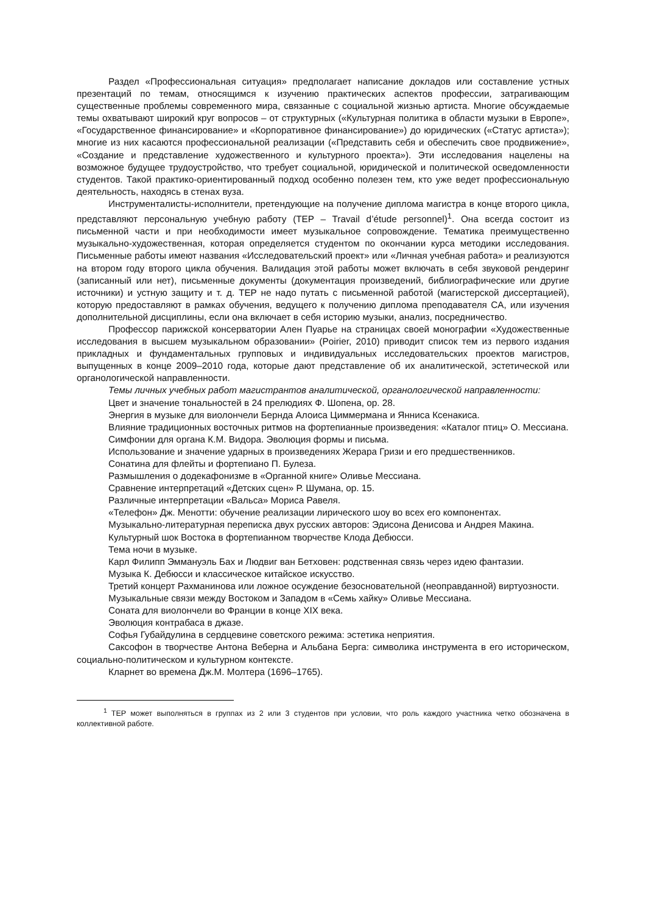Раздел «Профессиональная ситуация» предполагает написание докладов или составление устных презентаций по темам, относящимся к изучению практических аспектов профессии, затрагивающим существенные проблемы современного мира, связанные с социальной жизнью артиста. Многие обсуждаемые темы охватывают широкий круг вопросов – от структурных («Культурная политика в области музыки в Европе», «Государственное финансирование» и «Корпоративное финансирование») до юридических («Статус артиста»); многие из них касаются профессиональной реализации («Представить себя и обеспечить свое продвижение», «Создание и представление художественного и культурного проекта»). Эти исследования нацелены на возможное будущее трудоустройство, что требует социальной, юридической и политической осведомленности студентов. Такой практико-ориентированный подход особенно полезен тем, кто уже ведет профессиональную деятельность, находясь в стенах вуза.
Инструменталисты-исполнители, претендующие на получение диплома магистра в конце второго цикла, представляют персональную учебную работу (TEP – Travail d’étude personnel)<sup>1</sup>. Она всегда состоит из письменной части и при необходимости имеет музыкальное сопровождение. Тематика преимущественно музыкально-художественная, которая определяется студентом по окончании курса методики исследования. Письменные работы имеют названия «Исследовательский проект» или «Личная учебная работа» и реализуются на втором году второго цикла обучения. Валидация этой работы может включать в себя звуковой рендеринг (записанный или нет), письменные документы (документация произведений, библиографические или другие источники) и устную защиту и т. д. TEP не надо путать с письменной работой (магистерской диссертацией), которую предоставляют в рамках обучения, ведущего к получению диплома преподавателя CA, или изучения дополнительной дисциплины, если она включает в себя историю музыки, анализ, посредничество.
Профессор парижской консерватории Ален Пуарье на страницах своей монографии «Художественные исследования в высшем музыкальном образовании» (Poirier, 2010) приводит список тем из первого издания прикладных и фундаментальных групповых и индивидуальных исследовательских проектов магистров, выпущенных в конце 2009–2010 года, которые дают представление об их аналитической, эстетической или органологической направленности.
Темы личных учебных работ магистрантов аналитической, органологической направленности:
Цвет и значение тональностей в 24 прелюдиях Ф. Шопена, ор. 28.
Энергия в музыке для виолончели Бернда Алоиса Циммермана и Янниса Ксенакиса.
Влияние традиционных восточных ритмов на фортепианные произведения: «Каталог птиц» О. Мессиана.
Симфонии для органа К.М. Видора. Эволюция формы и письма.
Использование и значение ударных в произведениях Жерара Гризи и его предшественников.
Сонатина для флейты и фортепиано П. Булеза.
Размышления о додекафонизме в «Органной книге» Оливье Мессиана.
Сравнение интерпретаций «Детских сцен» Р. Шумана, ор. 15.
Различные интерпретации «Вальса» Мориса Равеля.
«Телефон» Дж. Менотти: обучение реализации лирического шоу во всех его компонентах.
Музыкально-литературная переписка двух русских авторов: Эдисона Денисова и Андрея Макина.
Культурный шок Востока в фортепианном творчестве Клода Дебюсси.
Тема ночи в музыке.
Карл Филипп Эммануэль Бах и Людвиг ван Бетховен: родственная связь через идею фантазии.
Музыка К. Дебюсси и классическое китайское искусство.
Третий концерт Рахманинова или ложное осуждение безосновательной (неоправданной) виртуозности.
Музыкальные связи между Востоком и Западом в «Семь хайку» Оливье Мессиана.
Соната для виолончели во Франции в конце XIX века.
Эволюция контрабаса в джазе.
Софья Губайдулина в сердцевине советского режима: эстетика неприятия.
Саксофон в творчестве Антона Веберна и Альбана Берга: символика инструмента в его историческом, социально-политическом и культурном контексте.
Кларнет во времена Дж.М. Молтера (1696–1765).
<sup>1</sup> TEP может выполняться в группах из 2 или 3 студентов при условии, что роль каждого участника четко обозначена в коллективной работе.